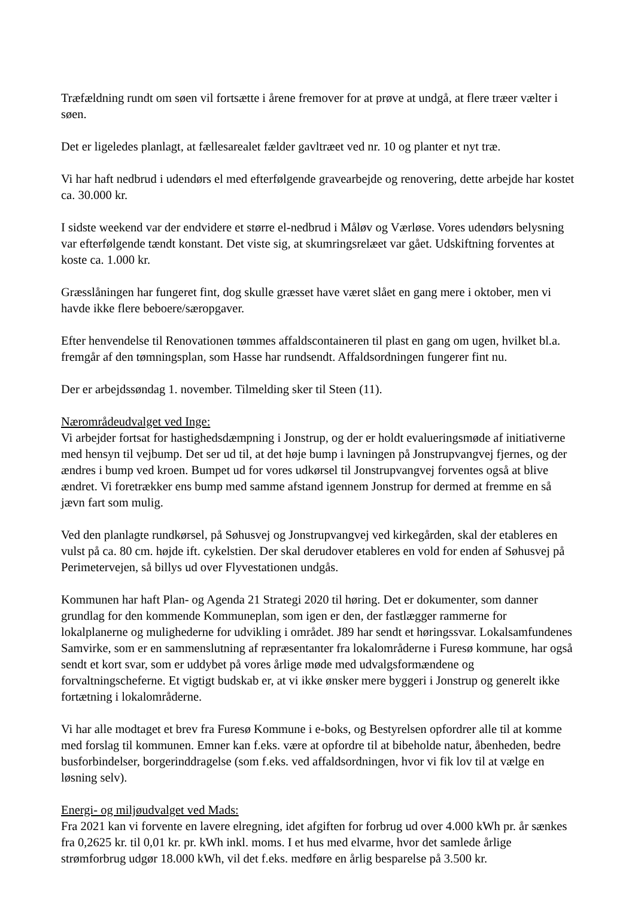Træfældning rundt om søen vil fortsætte i årene fremover for at prøve at undgå, at flere træer vælter i søen.
Det er ligeledes planlagt, at fællesarealet fælder gavltræet ved nr. 10 og planter et nyt træ.
Vi har haft nedbrud i udendørs el med efterfølgende gravearbejde og renovering, dette arbejde har kostet ca. 30.000 kr.
I sidste weekend var der endvidere et større el-nedbrud i Måløv og Værløse. Vores udendørs belysning var efterfølgende tændt konstant. Det viste sig, at skumringsrelæet var gået. Udskiftning forventes at koste ca. 1.000 kr.
Græsslåningen har fungeret fint, dog skulle græsset have været slået en gang mere i oktober, men vi havde ikke flere beboere/særopgaver.
Efter henvendelse til Renovationen tømmes affaldscontaineren til plast en gang om ugen, hvilket bl.a. fremgår af den tømningsplan, som Hasse har rundsendt. Affaldsordningen fungerer fint nu.
Der er arbejdssøndag 1. november. Tilmelding sker til Steen (11).
Nærområdeudvalget ved Inge:
Vi arbejder fortsat for hastighedsdæmpning i Jonstrup, og der er holdt evalueringsmøde af initiativerne med hensyn til vejbump. Det ser ud til, at det høje bump i lavningen på Jonstrupvangvej fjernes, og der ændres i bump ved kroen. Bumpet ud for vores udkørsel til Jonstrupvangvej forventes også at blive ændret. Vi foretrækker ens bump med samme afstand igennem Jonstrup for dermed at fremme en så jævn fart som mulig.
Ved den planlagte rundkørsel, på Søhusvej og Jonstrupvangvej ved kirkegården, skal der etableres en vulst på ca. 80 cm. højde ift. cykelstien. Der skal derudover etableres en vold for enden af Søhusvej på Perimetervejen, så billys ud over Flyvestationen undgås.
Kommunen har haft Plan- og Agenda 21 Strategi 2020 til høring. Det er dokumenter, som danner grundlag for den kommende Kommuneplan, som igen er den, der fastlægger rammerne for lokalplanerne og mulighederne for udvikling i området. J89 har sendt et høringssvar. Lokalsamfundenes Samvirke, som er en sammenslutning af repræsentanter fra lokalområderne i Furesø kommune, har også sendt et kort svar, som er uddybet på vores årlige møde med udvalgsformændene og forvaltningscheferne. Et vigtigt budskab er, at vi ikke ønsker mere byggeri i Jonstrup og generelt ikke fortætning i lokalområderne.
Vi har alle modtaget et brev fra Furesø Kommune i e-boks, og Bestyrelsen opfordrer alle til at komme med forslag til kommunen. Emner kan f.eks. være at opfordre til at bibeholde natur, åbenheden, bedre busforbindelser, borgerinddragelse (som f.eks. ved affaldsordningen, hvor vi fik lov til at vælge en løsning selv).
Energi- og miljøudvalget ved Mads:
Fra 2021 kan vi forvente en lavere elregning, idet afgiften for forbrug ud over 4.000 kWh pr. år sænkes fra 0,2625 kr. til 0,01 kr. pr. kWh inkl. moms. I et hus med elvarme, hvor det samlede årlige strømforbrug udgør 18.000 kWh, vil det f.eks. medføre en årlig besparelse på 3.500 kr.